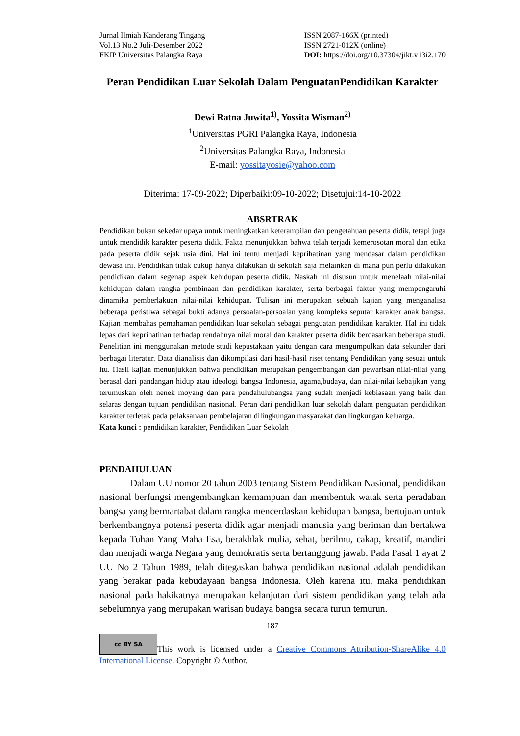Jurnal Ilmiah Kanderang Tingang
Vol.13 No.2 Juli-Desember 2022
FKIP Universitas Palangka Raya
ISSN 2087-166X (printed)
ISSN 2721-012X (online)
DOI: https://doi.org/10.37304/jikt.v13i2.170
Peran Pendidikan Luar Sekolah Dalam PenguatanPendidikan Karakter
Dewi Ratna Juwita<sup>1)</sup>, Yossita Wisman<sup>2)</sup>
<sup>1</sup> Universitas PGRI Palangka Raya, Indonesia
<sup>2</sup> Universitas Palangka Raya, Indonesia
E-mail: yossitayosie@yahoo.com
Diterima: 17-09-2022; Diperbaiki:09-10-2022; Disetujui:14-10-2022
ABSRTRAK
Pendidikan bukan sekedar upaya untuk meningkatkan keterampilan dan pengetahuan peserta didik, tetapi juga untuk mendidik karakter peserta didik. Fakta menunjukkan bahwa telah terjadi kemerosotan moral dan etika pada peserta didik sejak usia dini. Hal ini tentu menjadi keprihatinan yang mendasar dalam pendidikan dewasa ini. Pendidikan tidak cukup hanya dilakukan di sekolah saja melainkan di mana pun perlu dilakukan pendidikan dalam segenap aspek kehidupan peserta didik. Naskah ini disusun untuk menelaah nilai-nilai kehidupan dalam rangka pembinaan dan pendidikan karakter, serta berbagai faktor yang mempengaruhi dinamika pemberlakuan nilai-nilai kehidupan. Tulisan ini merupakan sebuah kajian yang menganalisa beberapa peristiwa sebagai bukti adanya persoalan-persoalan yang kompleks seputar karakter anak bangsa. Kajian membahas pemahaman pendidikan luar sekolah sebagai penguatan pendidikan karakter. Hal ini tidak lepas dari keprihatinan terhadap rendahnya nilai moral dan karakter peserta didik berdasarkan beberapa studi. Penelitian ini menggunakan metode studi kepustakaan yaitu dengan cara mengumpulkan data sekunder dari berbagai literatur. Data dianalisis dan dikompilasi dari hasil-hasil riset tentang Pendidikan yang sesuai untuk itu. Hasil kajian menunjukkan bahwa pendidikan merupakan pengembangan dan pewarisan nilai-nilai yang berasal dari pandangan hidup atau ideologi bangsa Indonesia, agama,budaya, dan nilai-nilai kebajikan yang terumuskan oleh nenek moyang dan para pendahulubangsa yang sudah menjadi kebiasaan yang baik dan selaras dengan tujuan pendidikan nasional. Peran dari pendidikan luar sekolah dalam penguatan pendidikan karakter terletak pada pelaksanaan pembelajaran dilingkungan masyarakat dan lingkungan keluarga.
Kata kunci : pendidikan karakter, Pendidikan Luar Sekolah
PENDAHULUAN
Dalam UU nomor 20 tahun 2003 tentang Sistem Pendidikan Nasional, pendidikan nasional berfungsi mengembangkan kemampuan dan membentuk watak serta peradaban bangsa yang bermartabat dalam rangka mencerdaskan kehidupan bangsa, bertujuan untuk berkembangnya potensi peserta didik agar menjadi manusia yang beriman dan bertakwa kepada Tuhan Yang Maha Esa, berakhlak mulia, sehat, berilmu, cakap, kreatif, mandiri dan menjadi warga Negara yang demokratis serta bertanggung jawab. Pada Pasal 1 ayat 2 UU No 2 Tahun 1989, telah ditegaskan bahwa pendidikan nasional adalah pendidikan yang berakar pada kebudayaan bangsa Indonesia. Oleh karena itu, maka pendidikan nasional pada hakikatnya merupakan kelanjutan dari sistem pendidikan yang telah ada sebelumnya yang merupakan warisan budaya bangsa secara turun temurun.
187
cc BY SA This work is licensed under a Creative Commons Attribution-ShareAlike 4.0 International License. Copyright © Author.